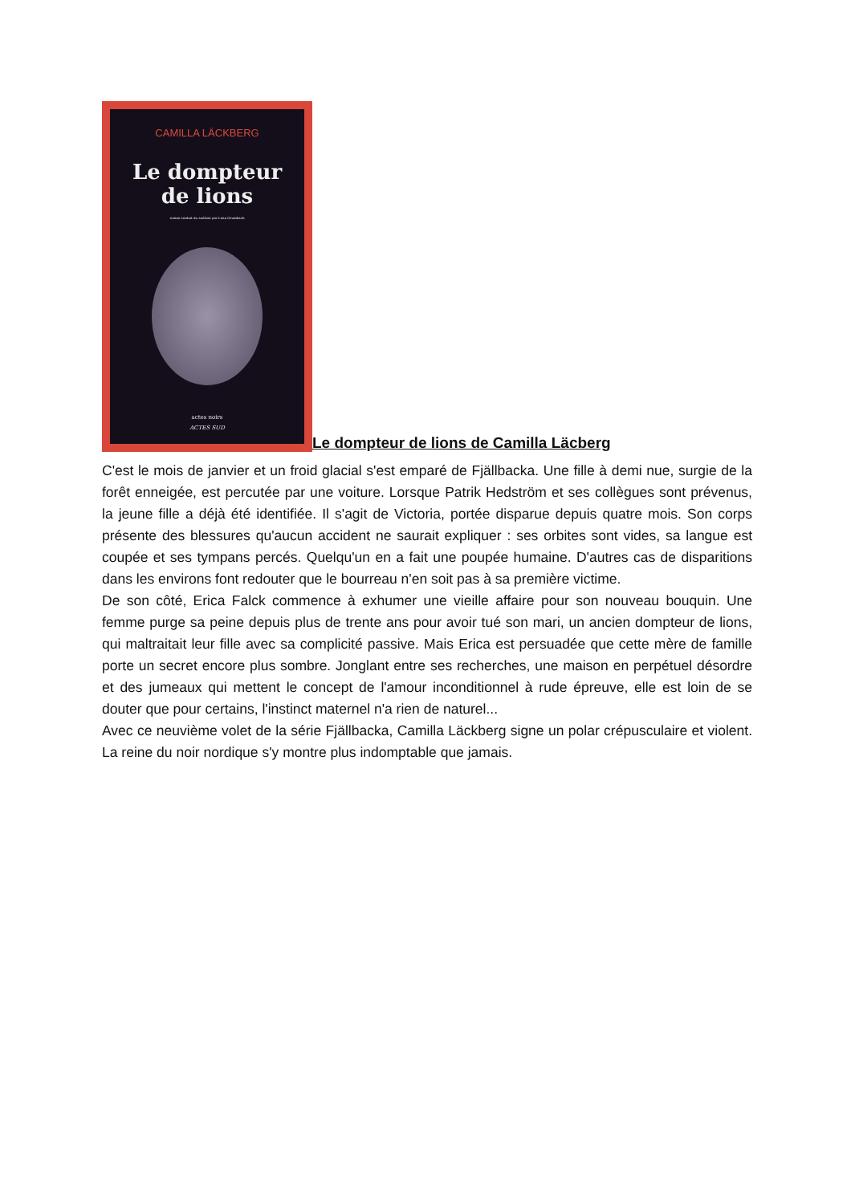CAMILLA LÄCKBERG
Le dompteur
de lions
roman traduit du suédois par Lena Grumbach
actes noirs
ACTES SUD
Le dompteur de lions de Camilla Läcberg
C'est le mois de janvier et un froid glacial s'est emparé de Fjällbacka. Une fille à demi nue, surgie de la forêt enneigée, est percutée par une voiture. Lorsque Patrik Hedström et ses collègues sont prévenus, la jeune fille a déjà été identifiée. Il s'agit de Victoria, portée disparue depuis quatre mois. Son corps présente des blessures qu'aucun accident ne saurait expliquer : ses orbites sont vides, sa langue est coupée et ses tympans percés. Quelqu'un en a fait une poupée humaine. D'autres cas de disparitions dans les environs font redouter que le bourreau n'en soit pas à sa première victime.
De son côté, Erica Falck commence à exhumer une vieille affaire pour son nouveau bouquin. Une femme purge sa peine depuis plus de trente ans pour avoir tué son mari, un ancien dompteur de lions, qui maltraitait leur fille avec sa complicité passive. Mais Erica est persuadée que cette mère de famille porte un secret encore plus sombre. Jonglant entre ses recherches, une maison en perpétuel désordre et des jumeaux qui mettent le concept de l'amour inconditionnel à rude épreuve, elle est loin de se douter que pour certains, l'instinct maternel n'a rien de naturel...
Avec ce neuvième volet de la série Fjällbacka, Camilla Läckberg signe un polar crépusculaire et violent. La reine du noir nordique s'y montre plus indomptable que jamais.